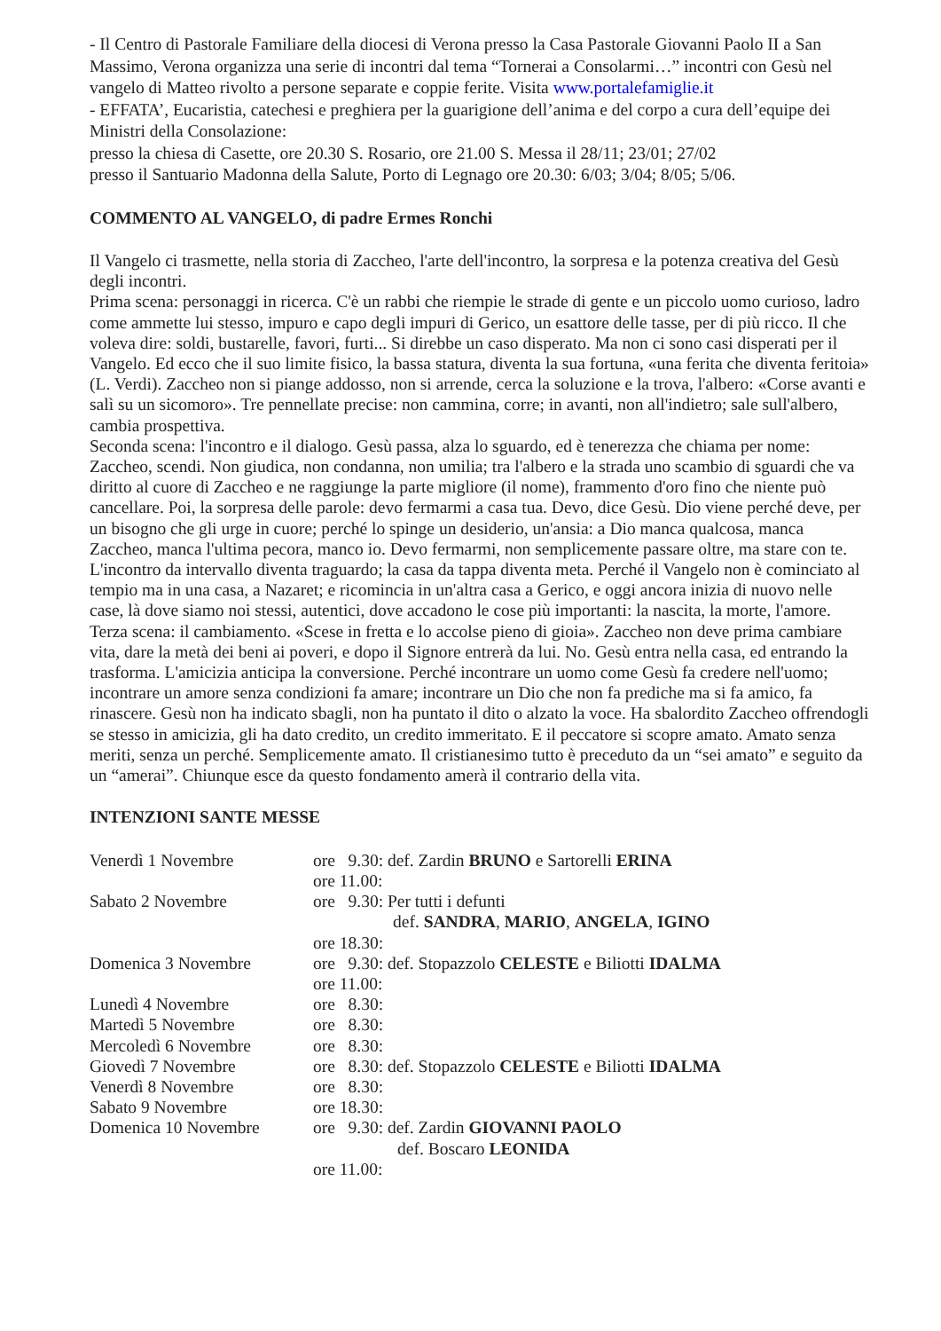- Il Centro di Pastorale Familiare della diocesi di Verona presso la Casa Pastorale Giovanni Paolo II a San Massimo, Verona organizza una serie di incontri dal tema “Tornerai a Consolarmi…” incontri con Gesù nel vangelo di Matteo rivolto a persone separate e coppie ferite. Visita www.portalefamiglie.it
- EFFATA’, Eucaristia, catechesi e preghiera per la guarigione dell’anima e del corpo a cura dell’equipe dei Ministri della Consolazione:
presso la chiesa di Casette, ore 20.30 S. Rosario, ore 21.00 S. Messa il 28/11; 23/01; 27/02
presso il Santuario Madonna della Salute, Porto di Legnago ore 20.30: 6/03; 3/04; 8/05; 5/06.
COMMENTO AL VANGELO, di padre Ermes Ronchi
Il Vangelo ci trasmette, nella storia di Zaccheo, l'arte dell'incontro, la sorpresa e la potenza creativa del Gesù degli incontri.
Prima scena: personaggi in ricerca. C'è un rabbi che riempie le strade di gente e un piccolo uomo curioso, ladro come ammette lui stesso, impuro e capo degli impuri di Gerico, un esattore delle tasse, per di più ricco. Il che voleva dire: soldi, bustarelle, favori, furti... Si direbbe un caso disperato. Ma non ci sono casi disperati per il Vangelo. Ed ecco che il suo limite fisico, la bassa statura, diventa la sua fortuna, «una ferita che diventa feritoia» (L. Verdi). Zaccheo non si piange addosso, non si arrende, cerca la soluzione e la trova, l'albero: «Corse avanti e salì su un sicomoro». Tre pennellate precise: non cammina, corre; in avanti, non all'indietro; sale sull'albero, cambia prospettiva.
Seconda scena: l'incontro e il dialogo. Gesù passa, alza lo sguardo, ed è tenerezza che chiama per nome: Zaccheo, scendi. Non giudica, non condanna, non umilia; tra l'albero e la strada uno scambio di sguardi che va diritto al cuore di Zaccheo e ne raggiunge la parte migliore (il nome), frammento d'oro fino che niente può cancellare. Poi, la sorpresa delle parole: devo fermarmi a casa tua. Devo, dice Gesù. Dio viene perché deve, per un bisogno che gli urge in cuore; perché lo spinge un desiderio, un'ansia: a Dio manca qualcosa, manca Zaccheo, manca l'ultima pecora, manco io. Devo fermarmi, non semplicemente passare oltre, ma stare con te. L'incontro da intervallo diventa traguardo; la casa da tappa diventa meta. Perché il Vangelo non è cominciato al tempio ma in una casa, a Nazaret; e ricomincia in un'altra casa a Gerico, e oggi ancora inizia di nuovo nelle case, là dove siamo noi stessi, autentici, dove accadono le cose più importanti: la nascita, la morte, l'amore.
Terza scena: il cambiamento. «Scese in fretta e lo accolse pieno di gioia». Zaccheo non deve prima cambiare vita, dare la metà dei beni ai poveri, e dopo il Signore entrerà da lui. No. Gesù entra nella casa, ed entrando la trasforma. L'amicizia anticipa la conversione. Perché incontrare un uomo come Gesù fa credere nell'uomo; incontrare un amore senza condizioni fa amare; incontrare un Dio che non fa prediche ma si fa amico, fa rinascere. Gesù non ha indicato sbagli, non ha puntato il dito o alzato la voce. Ha sbalordito Zaccheo offrendogli se stesso in amicizia, gli ha dato credito, un credito immeritato. E il peccatore si scopre amato. Amato senza meriti, senza un perché. Semplicemente amato. Il cristianesimo tutto è preceduto da un “sei amato” e seguito da un “amerai”. Chiunque esce da questo fondamento amerà il contrario della vita.
INTENZIONI SANTE MESSE
| Venerdì 1 Novembre | ore 9.30: def. Zardin BRUNO e Sartorelli ERINA |
| | ore 11.00: |
| Sabato 2 Novembre | ore 9.30: Per tutti i defunti |
| | def. SANDRA , MARIO , ANGELA , IGINO |
| | ore 18.30: |
| Domenica 3 Novembre | ore 9.30: def. Stopazzolo CELESTE e Biliotti IDALMA |
| | ore 11.00: |
| Lunedì 4 Novembre | ore 8.30: |
| Martedì 5 Novembre | ore 8.30: |
| Mercoledì 6 Novembre | ore 8.30: |
| Giovedì 7 Novembre | ore 8.30: def. Stopazzolo CELESTE e Biliotti IDALMA |
| Venerdì 8 Novembre | ore 8.30: |
| Sabato 9 Novembre | ore 18.30: |
| Domenica 10 Novembre | ore 9.30: def. Zardin GIOVANNI PAOLO |
| | def. Boscaro LEONIDA |
| | ore 11.00: |